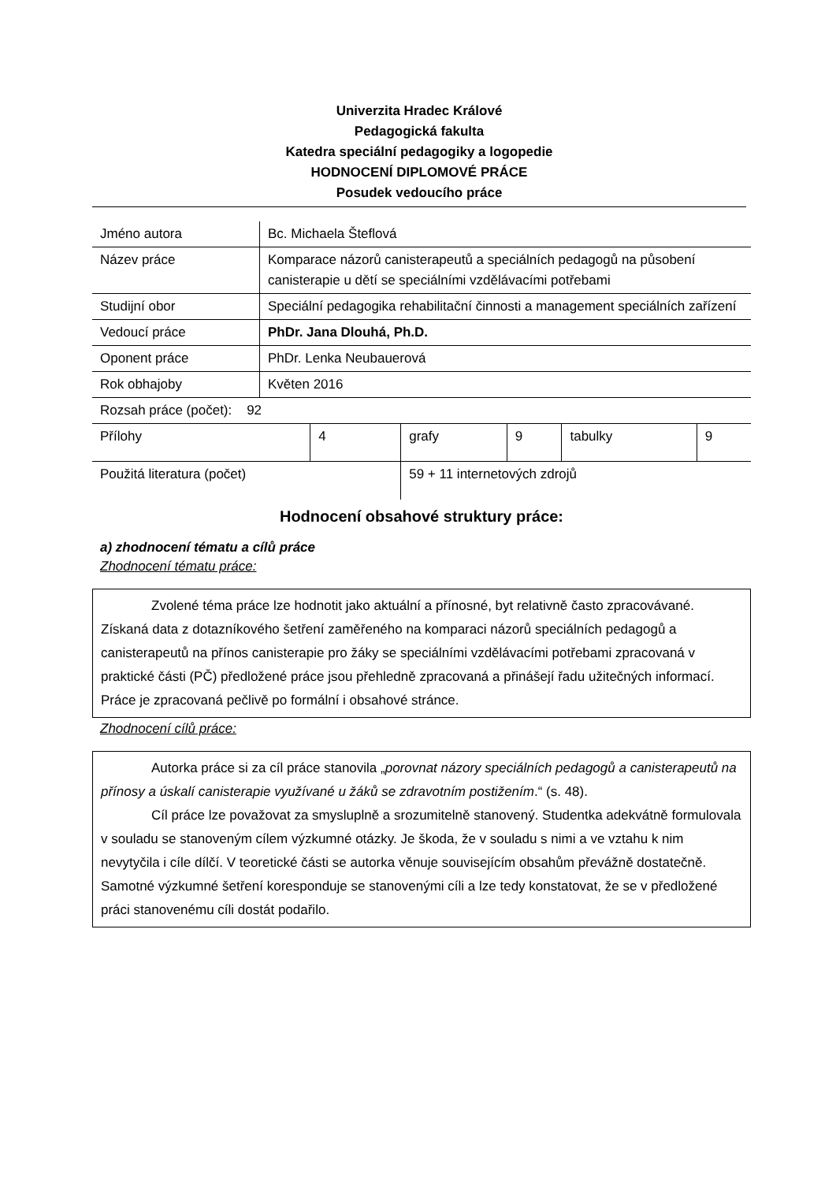Univerzita Hradec Králové
Pedagogická fakulta
Katedra speciální pedagogiky a logopedie
HODNOCENÍ DIPLOMOVÉ PRÁCE
Posudek vedoucího práce
| Jméno autora | Bc. Michaela Šteflová |
| Název práce | Komparace názorů canisterapeutů a speciálních pedagogů na působení canisterapie u dětí se speciálními vzdělávacími potřebami |
| Studijní obor | Speciální pedagogika rehabilitační činnosti a management speciálních zařízení |
| Vedoucí práce | PhDr. Jana Dlouhá, Ph.D. |
| Oponent práce | PhDr. Lenka Neubauerová |
| Rok obhajoby | Květen 2016 |
| Rozsah práce (počet): 92 | | | | | |
| Přílohy | 4 | grafy | 9 | tabulky | 9 |
| Použitá literatura (počet) | | 59 + 11 internetových zdrojů | | | |
Hodnocení obsahové struktury práce:
a) zhodnocení tématu a cílů práce
Zhodnocení tématu práce:
Zvolené téma práce lze hodnotit jako aktuální a přínosné, byt relativně často zpracovávané. Získaná data z dotazníkového šetření zaměřeného na komparaci názorů speciálních pedagogů a canisterapeutů na přínos canisterapie pro žáky se speciálními vzdělávacími potřebami zpracovaná v praktické části (PČ) předložené práce jsou přehledně zpracovaná a přinášejí řadu užitečných informací. Práce je zpracovaná pečlivě po formální i obsahové stránce.
Zhodnocení cílů práce:
Autorka práce si za cíl práce stanovila „porovnat názory speciálních pedagogů a canisterapeutů na přínosy a úskalí canisterapie využívané u žáků se zdravotním postižením.“ (s. 48).
Cíl práce lze považovat za smysluplně a srozumitelně stanovený. Studentka adekvátně formulovala v souladu se stanoveným cílem výzkumné otázky. Je škoda, že v souladu s nimi a ve vztahu k nim nevytyčila i cíle dílčí. V teoretické části se autorka věnuje souvisejícím obsahům převážně dostatečně. Samotné výzkumné šetření koresponduje se stanovenými cíli a lze tedy konstatovat, že se v předložené práci stanovenému cíli dostát podařilo.